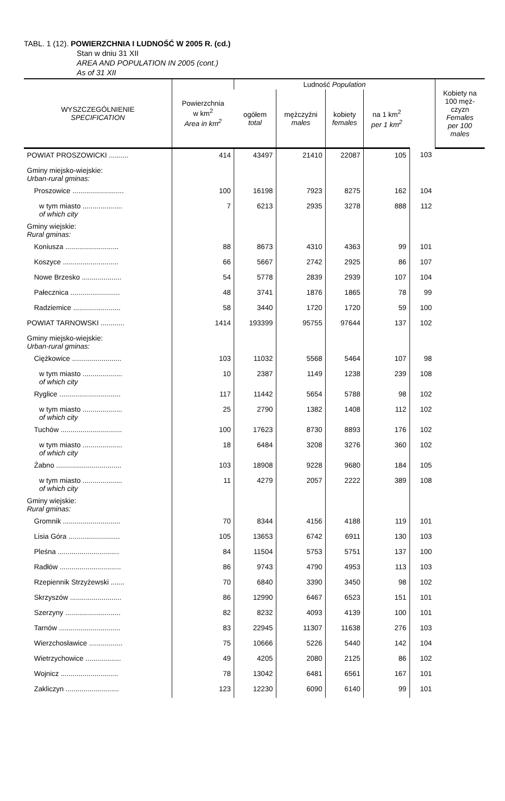TABL. 1 (12). POWIERZCHNIA I LUDNOŚĆ W 2005 R. (cd.)
Stan w dniu 31 XII
AREA AND POPULATION IN 2005 (cont.)
As of 31 XII
| WYSZCZEGÓLNIENIE SPECIFICATION | Powierzchnia w km<sup>2</sup> Area in km<sup>2</sup> | Ludność Population | | | | | Kobiety na 100 męż- czyzn Females per 100 males |
| --- | --- | --- | --- | --- | --- | --- | --- |
| | | ogółem total | mężczyźni males | kobiety females | na 1 km<sup>2</sup> per 1 km<sup>2</sup> | | |
| POWIAT PROSZOWICKI .......... | 414 | 43497 | 21410 | 22087 | 105 | 103 | |
| Gminy miejsko-wiejskie: Urban-rural gminas: | | | | | | | |
| Proszowice .......................... | 100 | 16198 | 7923 | 8275 | 162 | 104 | |
| w tym miasto .................... of which city | 7 | 6213 | 2935 | 3278 | 888 | 112 | |
| Gminy wiejskie: Rural gminas: | | | | | | | |
| Koniusza ........................... | 88 | 8673 | 4310 | 4363 | 99 | 101 | |
| Koszyce ............................ | 66 | 5667 | 2742 | 2925 | 86 | 107 | |
| Nowe Brzesko .................... | 54 | 5778 | 2839 | 2939 | 107 | 104 | |
| Pałecznica ......................... | 48 | 3741 | 1876 | 1865 | 78 | 99 | |
| Radziemice ........................ | 58 | 3440 | 1720 | 1720 | 59 | 100 | |
| POWIAT TARNOWSKI ............ | 1414 | 193399 | 95755 | 97644 | 137 | 102 | |
| Gminy miejsko-wiejskie: Urban-rural gminas: | | | | | | | |
| Ciężkowice ......................... | 103 | 11032 | 5568 | 5464 | 107 | 98 | |
| w tym miasto .................... of which city | 10 | 2387 | 1149 | 1238 | 239 | 108 | |
| Ryglice ............................... | 117 | 11442 | 5654 | 5788 | 98 | 102 | |
| w tym miasto .................... of which city | 25 | 2790 | 1382 | 1408 | 112 | 102 | |
| Tuchów ............................... | 100 | 17623 | 8730 | 8893 | 176 | 102 | |
| w tym miasto .................... of which city | 18 | 6484 | 3208 | 3276 | 360 | 102 | |
| Żabno ................................. | 103 | 18908 | 9228 | 9680 | 184 | 105 | |
| w tym miasto .................... of which city | 11 | 4279 | 2057 | 2222 | 389 | 108 | |
| Gminy wiejskie: Rural gminas: | | | | | | | |
| Gromnik ............................. | 70 | 8344 | 4156 | 4188 | 119 | 101 | |
| Lisia Góra .......................... | 105 | 13653 | 6742 | 6911 | 130 | 103 | |
| Pleśna ............................... | 84 | 11504 | 5753 | 5751 | 137 | 100 | |
| Radłów ............................... | 86 | 9743 | 4790 | 4953 | 113 | 103 | |
| Rzepiennik Strzyżewski ....... | 70 | 6840 | 3390 | 3450 | 98 | 102 | |
| Skrzyszów .......................... | 86 | 12990 | 6467 | 6523 | 151 | 101 | |
| Szerzyny ............................ | 82 | 8232 | 4093 | 4139 | 100 | 101 | |
| Tarnów ............................... | 83 | 22945 | 11307 | 11638 | 276 | 103 | |
| Wierzchosławice ................. | 75 | 10666 | 5226 | 5440 | 142 | 104 | |
| Wietrzychowice .................. | 49 | 4205 | 2080 | 2125 | 86 | 102 | |
| Wojnicz ............................. | 78 | 13042 | 6481 | 6561 | 167 | 101 | |
| Zakliczyn ........................... | 123 | 12230 | 6090 | 6140 | 99 | 101 | |